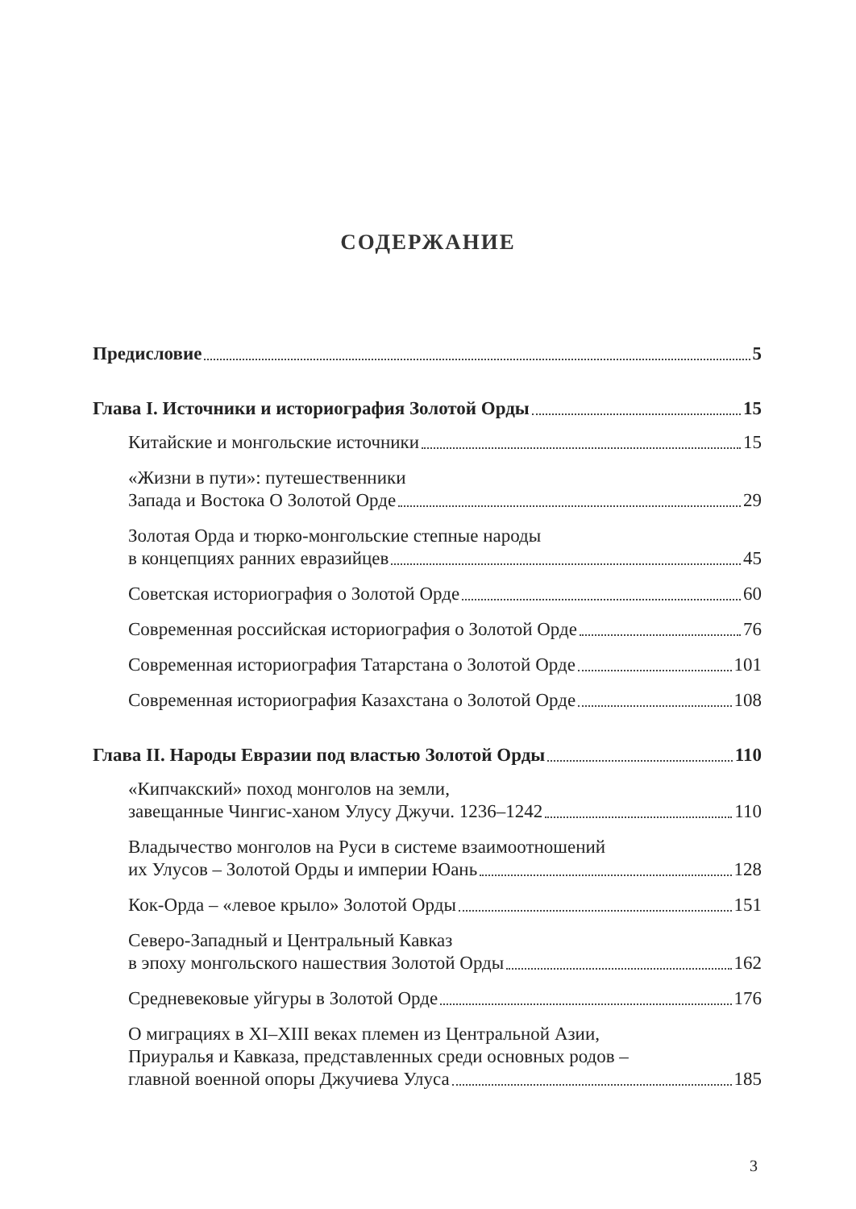СОДЕРЖАНИЕ
Предисловие 5
Глава I. Источники и историография Золотой Орды 15
Китайские и монгольские источники 15
«Жизни в пути»: путешественники
Запада и Востока О Золотой Орде 29
Золотая Орда и тюрко-монгольские степные народы
в концепциях ранних евразийцев 45
Советская историография о Золотой Орде 60
Современная российская историография о Золотой Орде 76
Современная историография Татарстана о Золотой Орде 101
Современная историография Казахстана о Золотой Орде 108
Глава II. Народы Евразии под властью Золотой Орды 110
«Кипчакский» поход монголов на земли,
завещанные Чингис-ханом Улусу Джучи. 1236–1242 110
Владычество монголов на Руси в системе взаимоотношений
их Улусов – Золотой Орды и империи Юань 128
Кок-Орда – «левое крыло» Золотой Орды 151
Северо-Западный и Центральный Кавказ
в эпоху монгольского нашествия Золотой Орды 162
Средневековые уйгуры в Золотой Орде 176
О миграциях в XI–XIII веках племен из Центральной Азии,
Приуралья и Кавказа, представленных среди основных родов –
главной военной опоры Джучиева Улуса 185
3